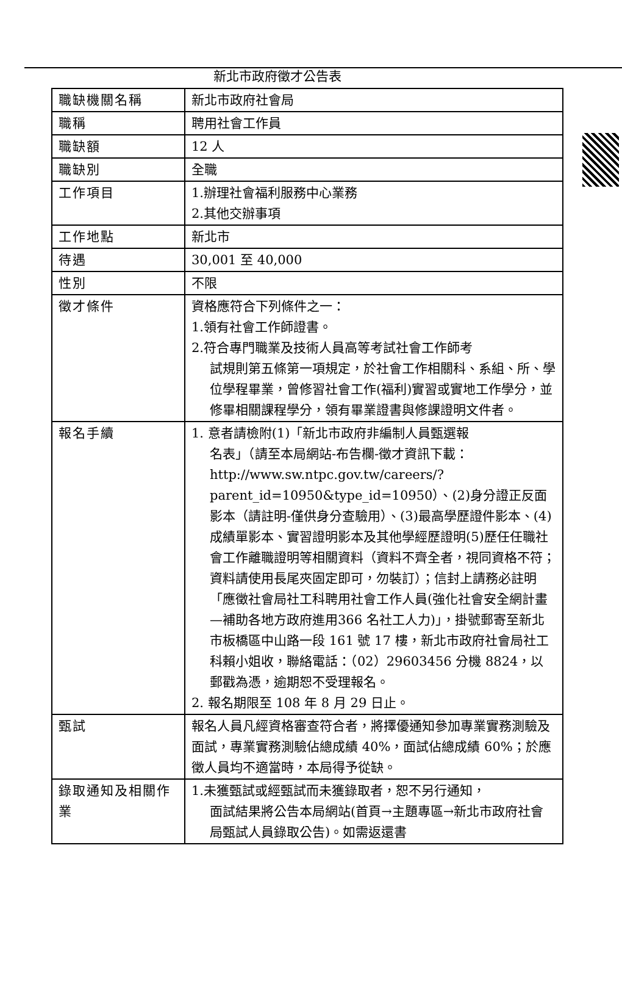新北市政府徵才公告表
| 職缺機關名稱 | 新北市政府社會局 |
| 職稱 | 聘用社會工作員 |
| 職缺額 | 12 人 |
| 職缺別 | 全職 |
| 工作項目 | 1.辦理社會福利服務中心業務 2.其他交辦事項 |
| 工作地點 | 新北市 |
| 待遇 | 30,001 至 40,000 |
| 性別 | 不限 |
| 徵才條件 | 資格應符合下列條件之一： 1.領有社會工作師證書。 2.符合專門職業及技術人員高等考試社會工作師考 試規則第五條第一項規定，於社會工作相關科、系組、所、學位學程畢業，曾修習社會工作(福利)實習或實地工作學分，並修畢相關課程學分，領有畢業證書與修課證明文件者。 |
| 報名手續 | 1. 意者請檢附(1)「新北市政府非編制人員甄選報 名表」（請至本局網站-布告欄-徵才資訊下載：http://www.sw.ntpc.gov.tw/careers/?parent_id=10950&type_id=10950）、(2)身分證正反面影本（請註明-僅供身分查驗用）、(3)最高學歷證件影本、(4)成績單影本、實習證明影本及其他學經歷證明(5)歷任任職社會工作離職證明等相關資料（資料不齊全者，視同資格不符；資料請使用長尾夾固定即可，勿裝訂）；信封上請務必註明「應徵社會局社工科聘用社會工作人員(強化社會安全網計畫—補助各地方政府進用366 名社工人力)」，掛號郵寄至新北市板橋區中山路一段 161 號 17 樓，新北市政府社會局社工科賴小姐收，聯絡電話：（02）29603456 分機 8824，以郵戳為憑，逾期恕不受理報名。 2. 報名期限至 108 年 8 月 29 日止。 |
| 甄試 | 報名人員凡經資格審查符合者，將擇優通知參加專業實務測驗及面試，專業實務測驗佔總成績 40%，面試佔總成績 60%；於應徵人員均不適當時，本局得予從缺。 |
| 錄取通知及相關作業 | 1.未獲甄試或經甄試而未獲錄取者，恕不另行通知， 面試結果將公告本局網站(首頁→主題專區→新北市政府社會局甄試人員錄取公告)。如需返還書 |